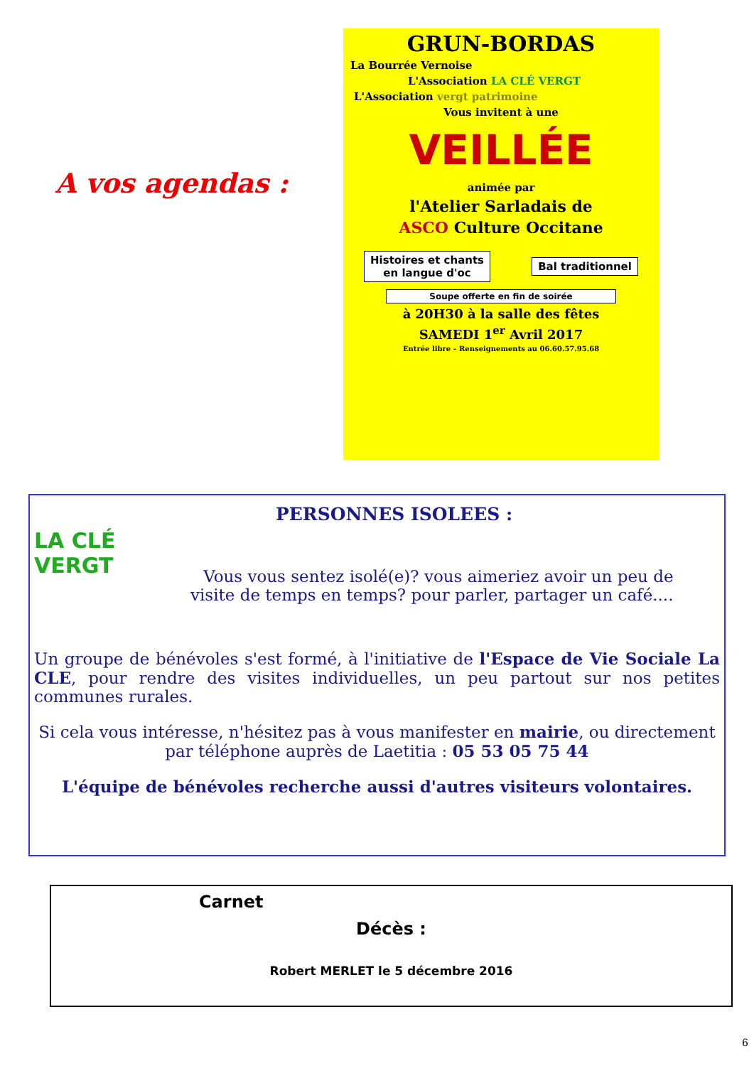A vos agendas :
GRUN-BORDAS
La Bourrée Vernoise
L'Association LA CLÉ VERGT
L'Association vergt patrimoine
Vous invitent à une
VEILLÉE
animée par
l'Atelier Sarladais de
ASCO Culture Occitane
Histoires et chants
en langue d'oc
Bal traditionnel
Soupe offerte en fin de soirée
à 20H30 à la salle des fêtes
SAMEDI 1<sup>er</sup> Avril 2017
Entrée libre – Renseignements au 06.60.57.95.68
LA CLÉ VERGT
PERSONNES ISOLEES :
Vous vous sentez isolé(e)? vous aimeriez avoir un peu de
visite de temps en temps? pour parler, partager un café....
Un groupe de bénévoles s'est formé, à l'initiative de l'Espace de Vie Sociale La CLE, pour rendre des visites individuelles, un peu partout sur nos petites communes rurales.
Si cela vous intéresse, n'hésitez pas à vous manifester en mairie, ou directement par téléphone auprès de Laetitia : 05 53 05 75 44
L'équipe de bénévoles recherche aussi d'autres visiteurs volontaires.
Carnet
Décès :
Robert MERLET le 5 décembre 2016
6